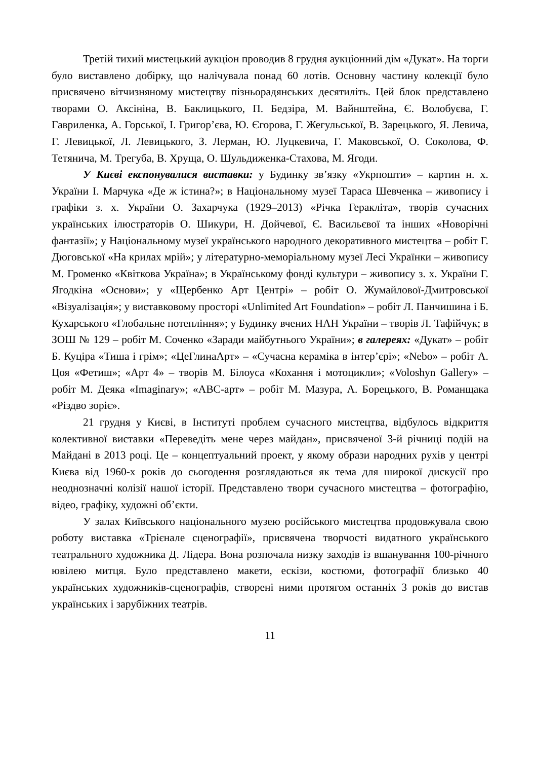Третій тихий мистецький аукціон проводив 8 грудня аукціонний дім «Дукат». На торги було виставлено добірку, що налічувала понад 60 лотів. Основну частину колекції було присвячено вітчизняному мистецтву пізньорадянських десятиліть. Цей блок представлено творами О. Аксініна, В. Баклицького, П. Бедзіра, М. Вайнштейна, Є. Волобуєва, Г. Гавриленка, А. Горської, І. Григор’єва, Ю. Єгорова, Г. Жегульської, В. Зарецького, Я. Левича, Г. Левицької, Л. Левицького, З. Лерман, Ю. Луцкевича, Г. Маковської, О. Соколова, Ф. Тетянича, М. Трегуба, В. Хруща, О. Шульдиженка-Стахова, М. Ягоди.
У Києві експонувалися виставки: у Будинку зв’язку «Укрпошти» – картин н. х. України І. Марчука «Де ж істина?»; в Національному музеї Тараса Шевченка – живопису і графіки з. х. України О. Захарчука (1929–2013) «Річка Геракліта», творів сучасних українських ілюстраторів О. Шикури, Н. Дойчевої, Є. Васильєвої та інших «Новорічні фантазії»; у Національному музеї українського народного декоративного мистецтва – робіт Г. Дюговської «На крилах мрій»; у літературно-меморіальному музеї Лесі Українки – живопису М. Громенко «Квіткова Україна»; в Українському фонді культури – живопису з. х. України Г. Ягодкіна «Основи»; у «Щербенко Арт Центрі» – робіт О. Жумайлової-Дмитровської «Візуалізація»; у виставковому просторі «Unlimited Art Foundation» – робіт Л. Панчишина і Б. Кухарського «Глобальне потепління»; у Будинку вчених НАН України – творів Л. Тафійчук; в ЗОШ № 129 – робіт М. Соченко «Заради майбутнього України»; в галереях: «Дукат» – робіт Б. Куціра «Тиша і грім»; «ЦеГлинаАрт» – «Сучасна кераміка в інтер’єрі»; «Nebo» – робіт А. Цоя «Фетиш»; «Арт 4» – творів М. Білоуса «Кохання і мотоцикли»; «Voloshyn Gallery» – робіт М. Деяка «Imaginary»; «АВС-арт» – робіт М. Мазура, А. Борецького, В. Романщака «Різдво зоріє».
21 грудня у Києві, в Інституті проблем сучасного мистецтва, відбулось відкриття колективної виставки «Переведіть мене через майдан», присвяченої 3-й річниці подій на Майдані в 2013 році. Це – концептуальний проект, у якому образи народних рухів у центрі Києва від 1960-х років до сьогодення розглядаються як тема для широкої дискусії про неоднозначні колізії нашої історії. Представлено твори сучасного мистецтва – фотографію, відео, графіку, художні об’єкти.
У залах Київського національного музею російського мистецтва продовжувала свою роботу виставка «Трієнале сценографії», присвячена творчості видатного українського театрального художника Д. Лідера. Вона розпочала низку заходів із вшанування 100-річного ювілею митця. Було представлено макети, ескізи, костюми, фотографії близько 40 українських художників-сценографів, створені ними протягом останніх 3 років до вистав українських і зарубіжних театрів.
11